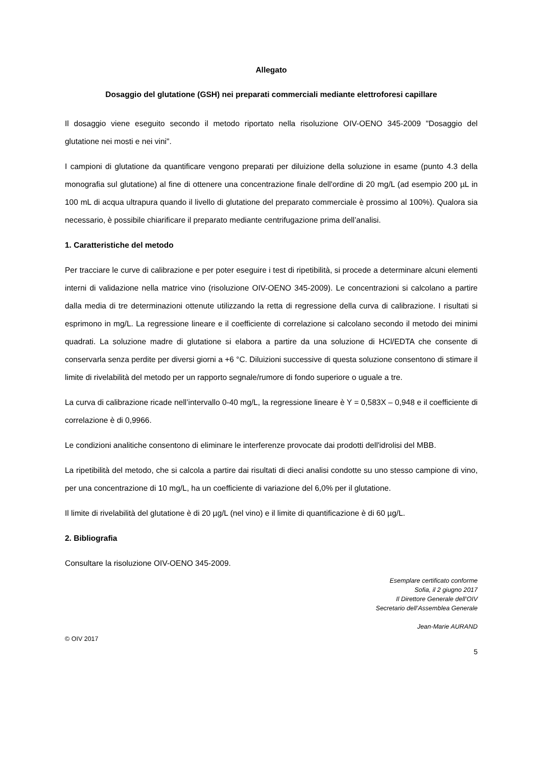Allegato
Dosaggio del glutatione (GSH) nei preparati commerciali mediante elettroforesi capillare
Il dosaggio viene eseguito secondo il metodo riportato nella risoluzione OIV-OENO 345-2009 "Dosaggio del glutatione nei mosti e nei vini".
I campioni di glutatione da quantificare vengono preparati per diluizione della soluzione in esame (punto 4.3 della monografia sul glutatione) al fine di ottenere una concentrazione finale dell'ordine di 20 mg/L (ad esempio 200 µL in 100 mL di acqua ultrapura quando il livello di glutatione del preparato commerciale è prossimo al 100%). Qualora sia necessario, è possibile chiarificare il preparato mediante centrifugazione prima dell’analisi.
1. Caratteristiche del metodo
Per tracciare le curve di calibrazione e per poter eseguire i test di ripetibilità, si procede a determinare alcuni elementi interni di validazione nella matrice vino (risoluzione OIV-OENO 345-2009). Le concentrazioni si calcolano a partire dalla media di tre determinazioni ottenute utilizzando la retta di regressione della curva di calibrazione. I risultati si esprimono in mg/L. La regressione lineare e il coefficiente di correlazione si calcolano secondo il metodo dei minimi quadrati. La soluzione madre di glutatione si elabora a partire da una soluzione di HCl/EDTA che consente di conservarla senza perdite per diversi giorni a +6 °C. Diluizioni successive di questa soluzione consentono di stimare il limite di rivelabilità del metodo per un rapporto segnale/rumore di fondo superiore o uguale a tre.
La curva di calibrazione ricade nell’intervallo 0-40 mg/L, la regressione lineare è Y = 0,583X – 0,948 e il coefficiente di correlazione è di 0,9966.
Le condizioni analitiche consentono di eliminare le interferenze provocate dai prodotti dell'idrolisi del MBB.
La ripetibilità del metodo, che si calcola a partire dai risultati di dieci analisi condotte su uno stesso campione di vino, per una concentrazione di 10 mg/L, ha un coefficiente di variazione del 6,0% per il glutatione.
Il limite di rivelabilità del glutatione è di 20 µg/L (nel vino) e il limite di quantificazione è di 60 µg/L.
2. Bibliografia
Consultare la risoluzione OIV-OENO 345-2009.
Esemplare certificato conforme
Sofia, il 2 giugno 2017
Il Direttore Generale dell’OIV
Secretario dell’Assemblea Generale
Jean-Marie AURAND
© OIV 2017
5